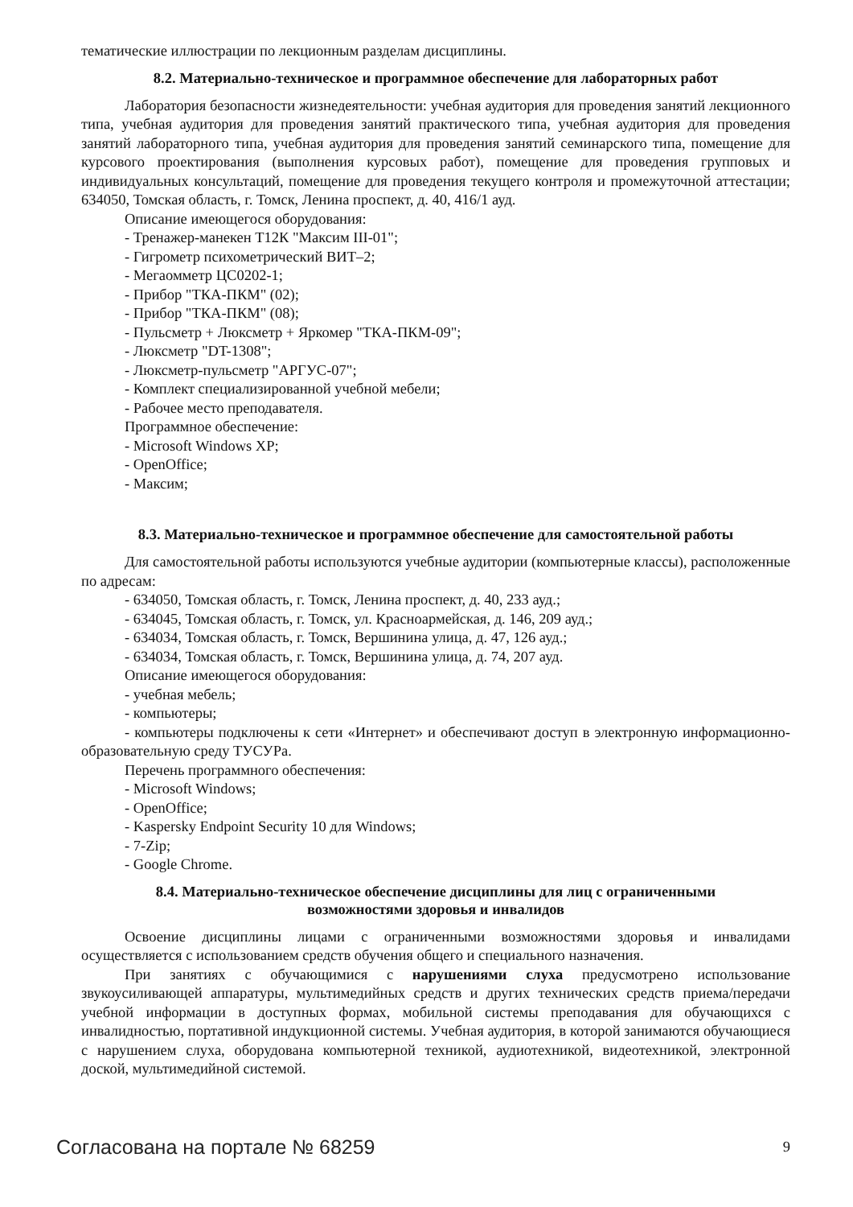тематические иллюстрации по лекционным разделам дисциплины.
8.2. Материально-техническое и программное обеспечение для лабораторных работ
Лаборатория безопасности жизнедеятельности: учебная аудитория для проведения занятий лекционного типа, учебная аудитория для проведения занятий практического типа, учебная аудитория для проведения занятий лабораторного типа, учебная аудитория для проведения занятий семинарского типа, помещение для курсового проектирования (выполнения курсовых работ), помещение для проведения групповых и индивидуальных консультаций, помещение для проведения текущего контроля и промежуточной аттестации; 634050, Томская область, г. Томск, Ленина проспект, д. 40, 416/1 ауд.
Описание имеющегося оборудования:
- Тренажер-манекен Т12К "Максим III-01";
- Гигрометр психометрический ВИТ–2;
- Мегаомметр ЦС0202-1;
- Прибор "ТКА-ПКМ" (02);
- Прибор "ТКА-ПКМ" (08);
- Пульсметр + Люксметр + Яркомер "ТКА-ПКМ-09";
- Люксметр "DT-1308";
- Люксметр-пульсметр "АРГУС-07";
- Комплект специализированной учебной мебели;
- Рабочее место преподавателя.
Программное обеспечение:
- Microsoft Windows XP;
- OpenOffice;
- Максим;
8.3. Материально-техническое и программное обеспечение для самостоятельной работы
Для самостоятельной работы используются учебные аудитории (компьютерные классы), расположенные по адресам:
- 634050, Томская область, г. Томск, Ленина проспект, д. 40, 233 ауд.;
- 634045, Томская область, г. Томск, ул. Красноармейская, д. 146, 209 ауд.;
- 634034, Томская область, г. Томск, Вершинина улица, д. 47, 126 ауд.;
- 634034, Томская область, г. Томск, Вершинина улица, д. 74, 207 ауд.
Описание имеющегося оборудования:
- учебная мебель;
- компьютеры;
- компьютеры подключены к сети «Интернет» и обеспечивают доступ в электронную информационно-образовательную среду ТУСУРа.
Перечень программного обеспечения:
- Microsoft Windows;
- OpenOffice;
- Kaspersky Endpoint Security 10 для Windows;
- 7-Zip;
- Google Chrome.
8.4. Материально-техническое обеспечение дисциплины для лиц с ограниченными
возможностями здоровья и инвалидов
Освоение дисциплины лицами с ограниченными возможностями здоровья и инвалидами осуществляется с использованием средств обучения общего и специального назначения.
При занятиях с обучающимися с нарушениями слуха предусмотрено использование звукоусиливающей аппаратуры, мультимедийных средств и других технических средств приема/передачи учебной информации в доступных формах, мобильной системы преподавания для обучающихся с инвалидностью, портативной индукционной системы. Учебная аудитория, в которой занимаются обучающиеся с нарушением слуха, оборудована компьютерной техникой, аудиотехникой, видеотехникой, электронной доской, мультимедийной системой.
Согласована на портале № 68259 9